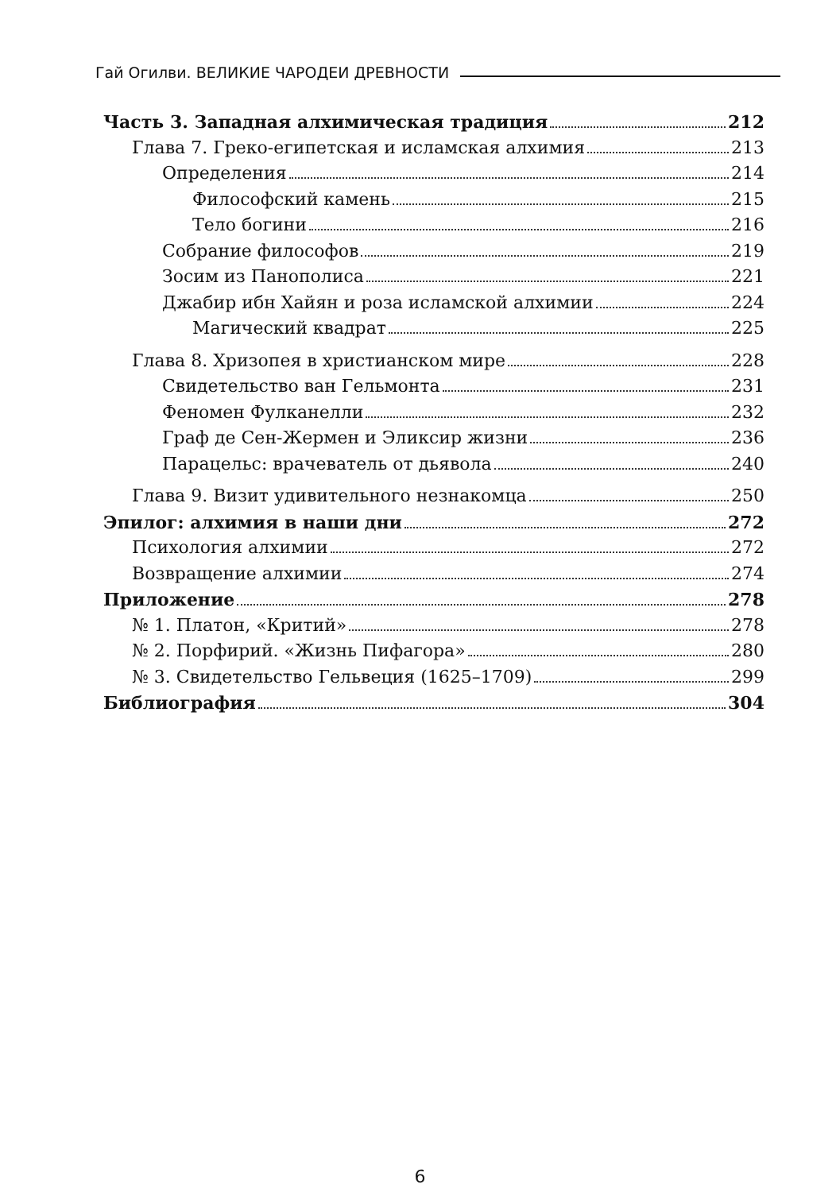Гай Огилви. ВЕЛИКИЕ ЧАРОДЕИ ДРЕВНОСТИ
Часть 3. Западная алхимическая традиция 212
Глава 7. Греко-египетская и исламская алхимия 213
Определения 214
Философский камень 215
Тело богини 216
Собрание философов 219
Зосим из Панополиса 221
Джабир ибн Хайян и роза исламской алхимии 224
Магический квадрат 225
Глава 8. Хризопея в христианском мире 228
Свидетельство ван Гельмонта 231
Феномен Фулканелли 232
Граф де Сен-Жермен и Эликсир жизни 236
Парацельс: врачеватель от дьявола 240
Глава 9. Визит удивительного незнакомца 250
Эпилог: алхимия в наши дни 272
Психология алхимии 272
Возвращение алхимии 274
Приложение 278
№ 1. Платон, «Критий» 278
№ 2. Порфирий. «Жизнь Пифагора» 280
№ 3. Свидетельство Гельвеция (1625–1709) 299
Библиография 304
6